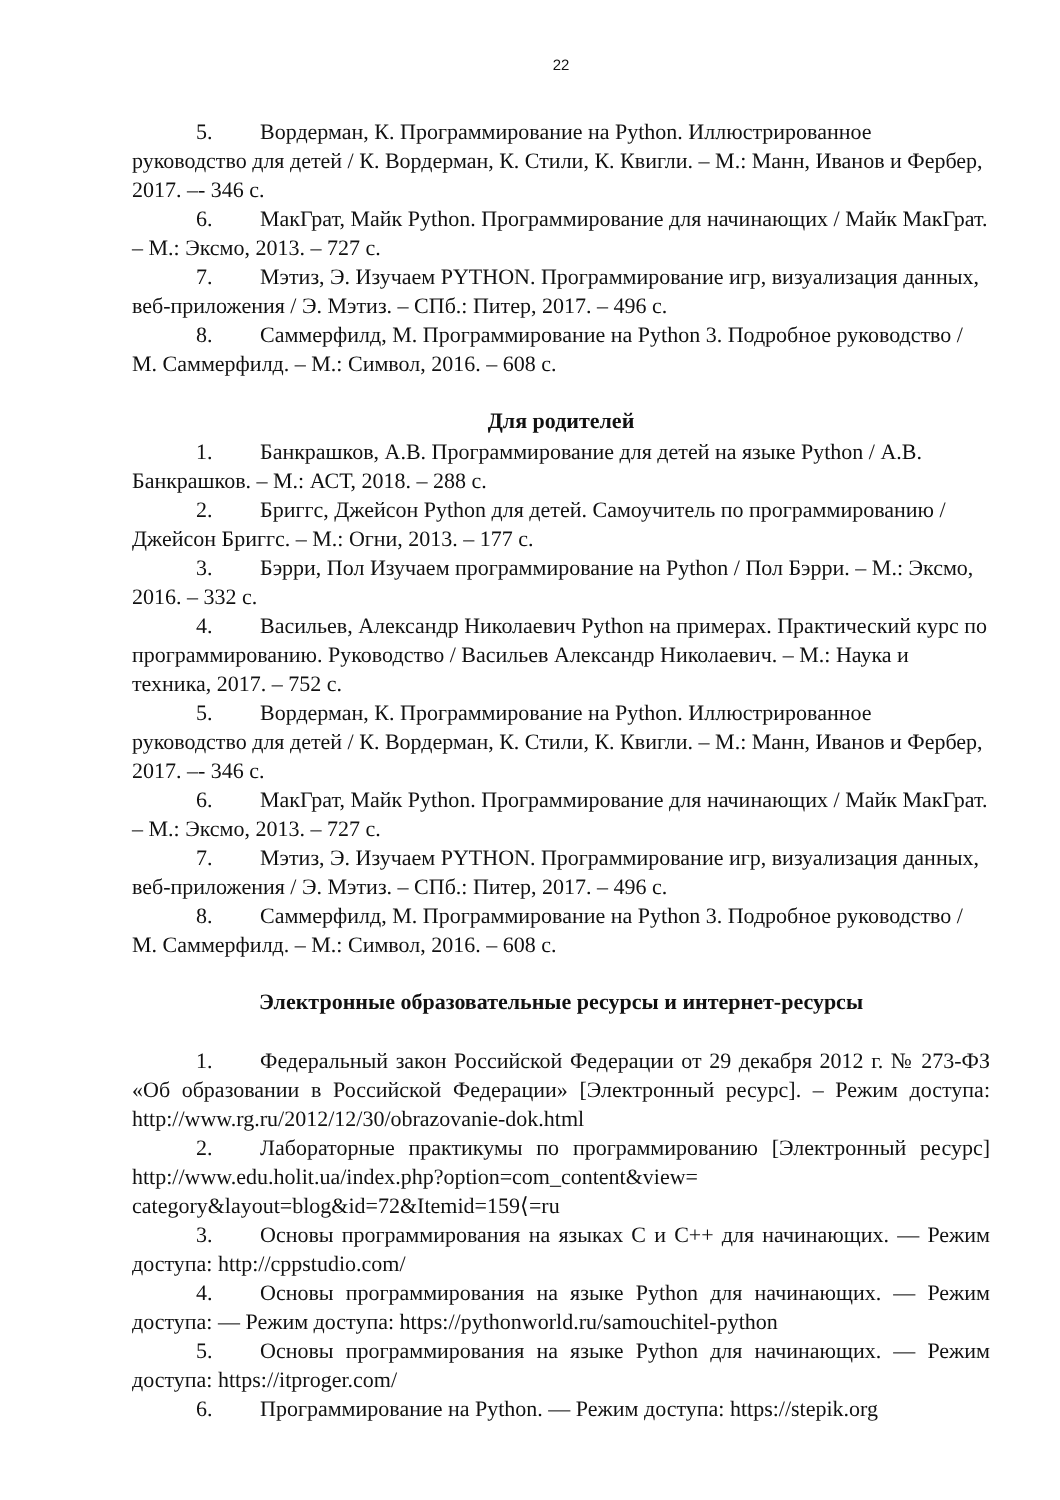22
5. Вордерман, К. Программирование на Python. Иллюстрированное руководство для детей / К. Вордерман, К. Стили, К. Квигли. – М.: Манн, Иванов и Фербер, 2017. –- 346 с.
6. МакГрат, Майк Python. Программирование для начинающих / Майк МакГрат. – М.: Эксмо, 2013. – 727 с.
7. Мэтиз, Э. Изучаем PYTHON. Программирование игр, визуализация данных, веб-приложения / Э. Мэтиз. – СПб.: Питер, 2017. – 496 с.
8. Саммерфилд, М. Программирование на Python 3. Подробное руководство / М. Саммерфилд. – М.: Символ, 2016. – 608 с.
Для родителей
1. Банкрашков, А.В. Программирование для детей на языке Python / А.В. Банкрашков. – М.: АСТ, 2018. – 288 с.
2. Бриггс, Джейсон Python для детей. Самоучитель по программированию / Джейсон Бриггс. – М.: Огни, 2013. – 177 с.
3. Бэрри, Пол Изучаем программирование на Python / Пол Бэрри. – М.: Эксмо, 2016. – 332 с.
4. Васильев, Александр Николаевич Python на примерах. Практический курс по программированию. Руководство / Васильев Александр Николаевич. – М.: Наука и техника, 2017. – 752 с.
5. Вордерман, К. Программирование на Python. Иллюстрированное руководство для детей / К. Вордерман, К. Стили, К. Квигли. – М.: Манн, Иванов и Фербер, 2017. –- 346 с.
6. МакГрат, Майк Python. Программирование для начинающих / Майк МакГрат. – М.: Эксмо, 2013. – 727 с.
7. Мэтиз, Э. Изучаем PYTHON. Программирование игр, визуализация данных, веб-приложения / Э. Мэтиз. – СПб.: Питер, 2017. – 496 с.
8. Саммерфилд, М. Программирование на Python 3. Подробное руководство / М. Саммерфилд. – М.: Символ, 2016. – 608 с.
Электронные образовательные ресурсы и интернет-ресурсы
1. Федеральный закон Российской Федерации от 29 декабря 2012 г. № 273-ФЗ «Об образовании в Российской Федерации» [Электронный ресурс]. – Режим доступа: http://www.rg.ru/2012/12/30/obrazovanie-dok.html
2. Лабораторные практикумы по программированию [Электронный ресурс] http://www.edu.holit.ua/index.php?option=com_content&view= category&layout=blog&id=72&Itemid=159⟨=ru
3. Основы программирования на языках C и C++ для начинающих. — Режим доступа: http://cppstudio.com/
4. Основы программирования на языке Python для начинающих. — Режим доступа: — Режим доступа: https://pythonworld.ru/samouchitel-python
5. Основы программирования на языке Python для начинающих. — Режим доступа: https://itproger.com/
6. Программирование на Python. — Режим доступа: https://stepik.org